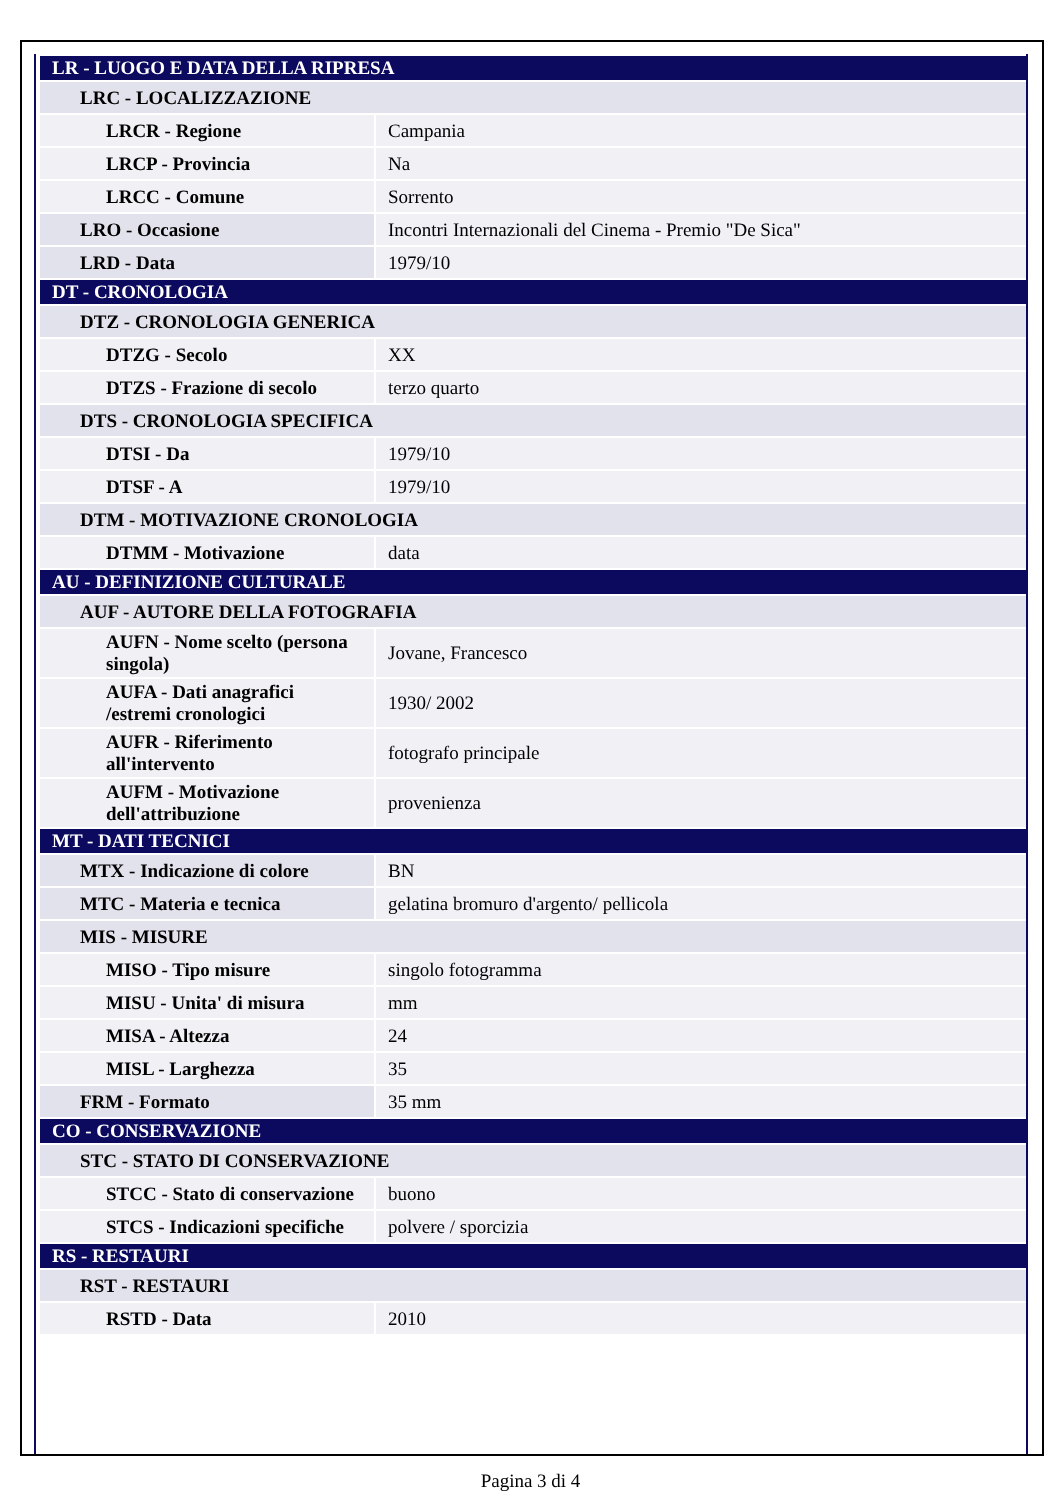| LR - LUOGO E DATA DELLA RIPRESA | |
| LRC - LOCALIZZAZIONE | |
| LRCR - Regione | Campania |
| LRCP - Provincia | Na |
| LRCC - Comune | Sorrento |
| LRO - Occasione | Incontri Internazionali del Cinema - Premio "De Sica" |
| LRD - Data | 1979/10 |
| DT - CRONOLOGIA | |
| DTZ - CRONOLOGIA GENERICA | |
| DTZG - Secolo | XX |
| DTZS - Frazione di secolo | terzo quarto |
| DTS - CRONOLOGIA SPECIFICA | |
| DTSI - Da | 1979/10 |
| DTSF - A | 1979/10 |
| DTM - MOTIVAZIONE CRONOLOGIA | |
| DTMM - Motivazione | data |
| AU - DEFINIZIONE CULTURALE | |
| AUF - AUTORE DELLA FOTOGRAFIA | |
| AUFN - Nome scelto (persona singola) | Jovane, Francesco |
| AUFA - Dati anagrafici /estremi cronologici | 1930/ 2002 |
| AUFR - Riferimento all'intervento | fotografo principale |
| AUFM - Motivazione dell'attribuzione | provenienza |
| MT - DATI TECNICI | |
| MTX - Indicazione di colore | BN |
| MTC - Materia e tecnica | gelatina bromuro d'argento/ pellicola |
| MIS - MISURE | |
| MISO - Tipo misure | singolo fotogramma |
| MISU - Unita' di misura | mm |
| MISA - Altezza | 24 |
| MISL - Larghezza | 35 |
| FRM - Formato | 35 mm |
| CO - CONSERVAZIONE | |
| STC - STATO DI CONSERVAZIONE | |
| STCC - Stato di conservazione | buono |
| STCS - Indicazioni specifiche | polvere / sporcizia |
| RS - RESTAURI | |
| RST - RESTAURI | |
| RSTD - Data | 2010 |
Pagina 3 di 4